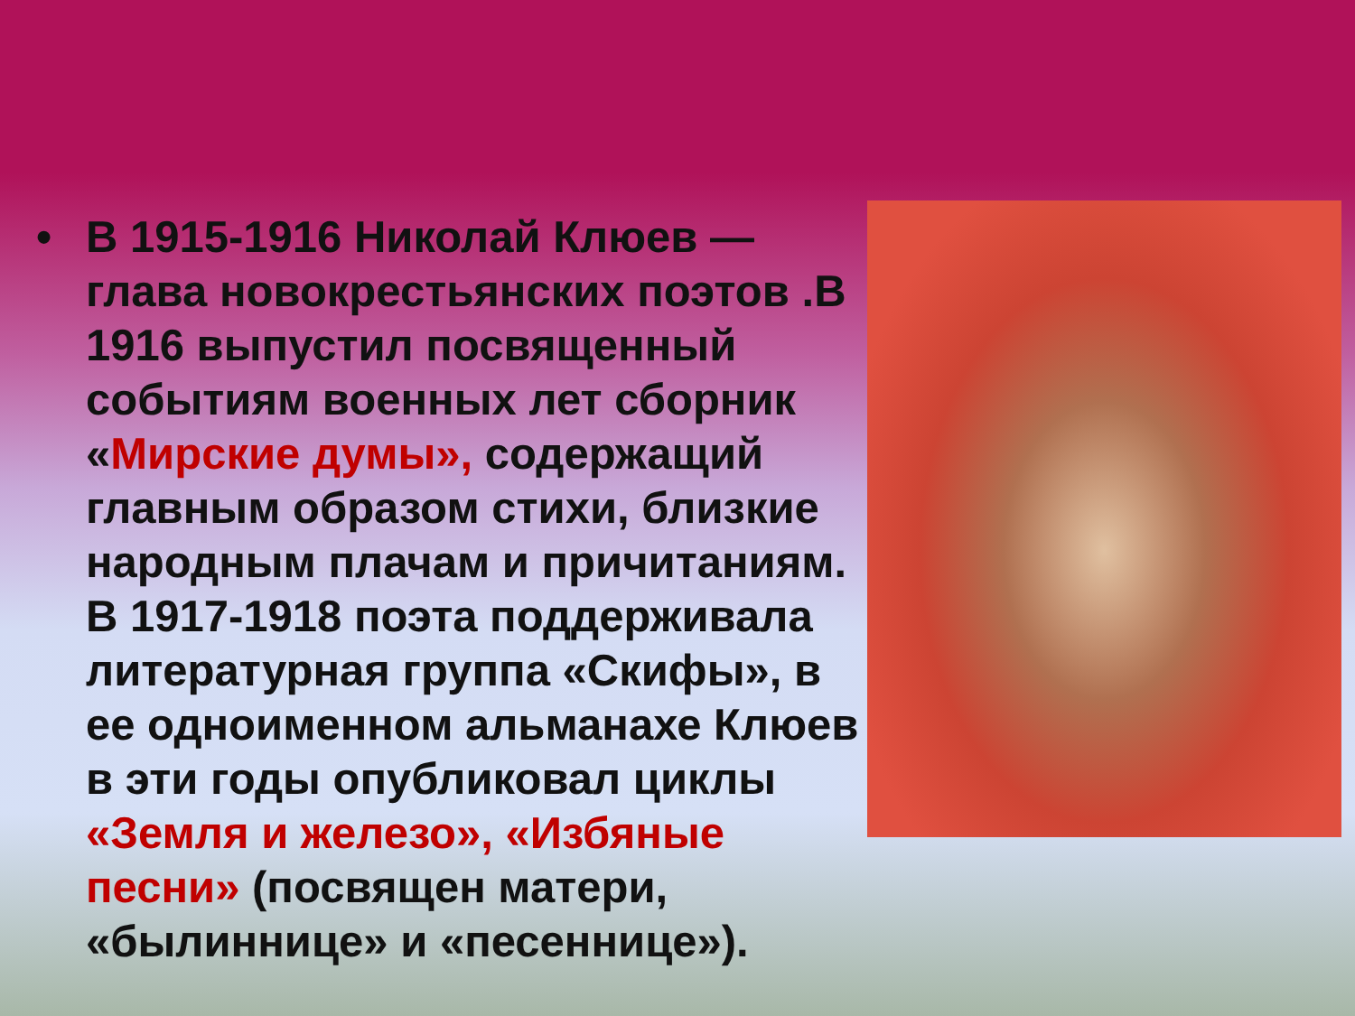• В 1915-1916 Николай Клюев — глава новокрестьянских поэтов .В 1916 выпустил посвященный событиям военных лет сборник «Мирские думы», содержащий главным образом стихи, близкие народным плачам и причитаниям. В 1917-1918 поэта поддерживала литературная группа «Скифы», в ее одноименном альманахе Клюев в эти годы опубликовал циклы «Земля и железо», «Избяные песни» (посвящен матери, «былиннице» и «песеннице»).